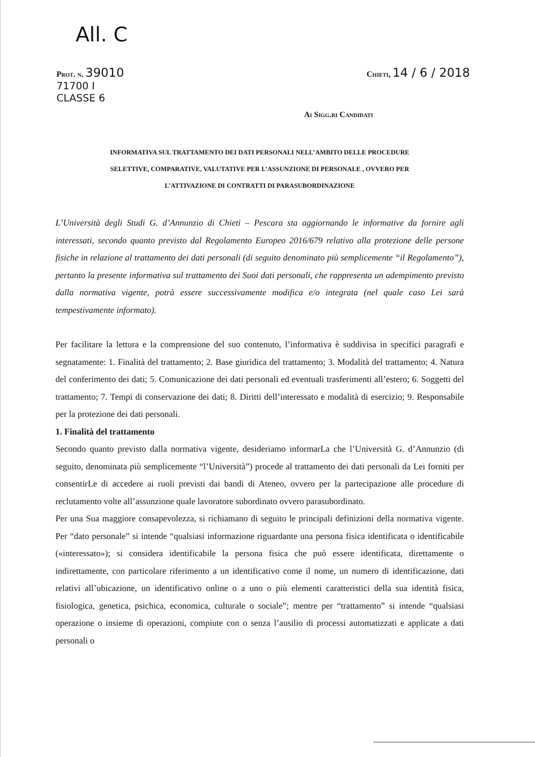All. C
Prot. n. 39010
71700 I
CLASSE 6
Chieti, 14 / 6 / 2018
Ai Sigg.ri Candidati
INFORMATIVA SUL TRATTAMENTO DEI DATI PERSONALI NELL’AMBITO DELLE PROCEDURE
SELETTIVE, COMPARATIVE, VALUTATIVE PER L’ASSUNZIONE DI PERSONALE , OVVERO PER
L’ATTIVAZIONE DI CONTRATTI DI PARASUBORDINAZIONE
L’Università degli Studi G. d’Annunzio di Chieti – Pescara sta aggiornando le informative da fornire agli interessati, secondo quanto previsto dal Regolamento Europeo 2016/679 relativo alla protezione delle persone fisiche in relazione al trattamento dei dati personali (di seguito denominato più semplicemente “il Regolamento”), pertanto la presente informativa sul trattamento dei Suoi dati personali, che rappresenta un adempimento previsto dalla normativa vigente, potrà essere successivamente modifica e/o integrata (nel quale caso Lei sarà tempestivamente informato).
Per facilitare la lettura e la comprensione del suo contenuto, l’informativa è suddivisa in specifici paragrafi e segnatamente: 1. Finalità del trattamento; 2. Base giuridica del trattamento; 3. Modalità del trattamento; 4. Natura del conferimento dei dati; 5. Comunicazione dei dati personali ed eventuali trasferimenti all’estero; 6. Soggetti del trattamento; 7. Tempi di conservazione dei dati; 8. Diritti dell’interessato e modalità di esercizio; 9. Responsabile per la protezione dei dati personali.
1. Finalità del trattamento
Secondo quanto previsto dalla normativa vigente, desideriamo informarLa che l’Università G. d’Annunzio (di seguito, denominata più semplicemente “l’Università”) procede al trattamento dei dati personali da Lei forniti per consentirLe di accedere ai ruoli previsti dai bandi di Ateneo, ovvero per la partecipazione alle procedure di reclutamento volte all’assunzione quale lavoratore subordinato ovvero parasubordinato.
Per una Sua maggiore consapevolezza, si richiamano di seguito le principali definizioni della normativa vigente. Per “dato personale” si intende “qualsiasi informazione riguardante una persona fisica identificata o identificabile («interessato»); si considera identificabile la persona fisica che può essere identificata, direttamente o indirettamente, con particolare riferimento a un identificativo come il nome, un numero di identificazione, dati relativi all’ubicazione, un identificativo online o a uno o più elementi caratteristici della sua identità fisica, fisiologica, genetica, psichica, economica, culturale o sociale”; mentre per “trattamento” si intende “qualsiasi operazione o insieme di operazioni, compiute con o senza l’ausilio di processi automatizzati e applicate a dati personali o